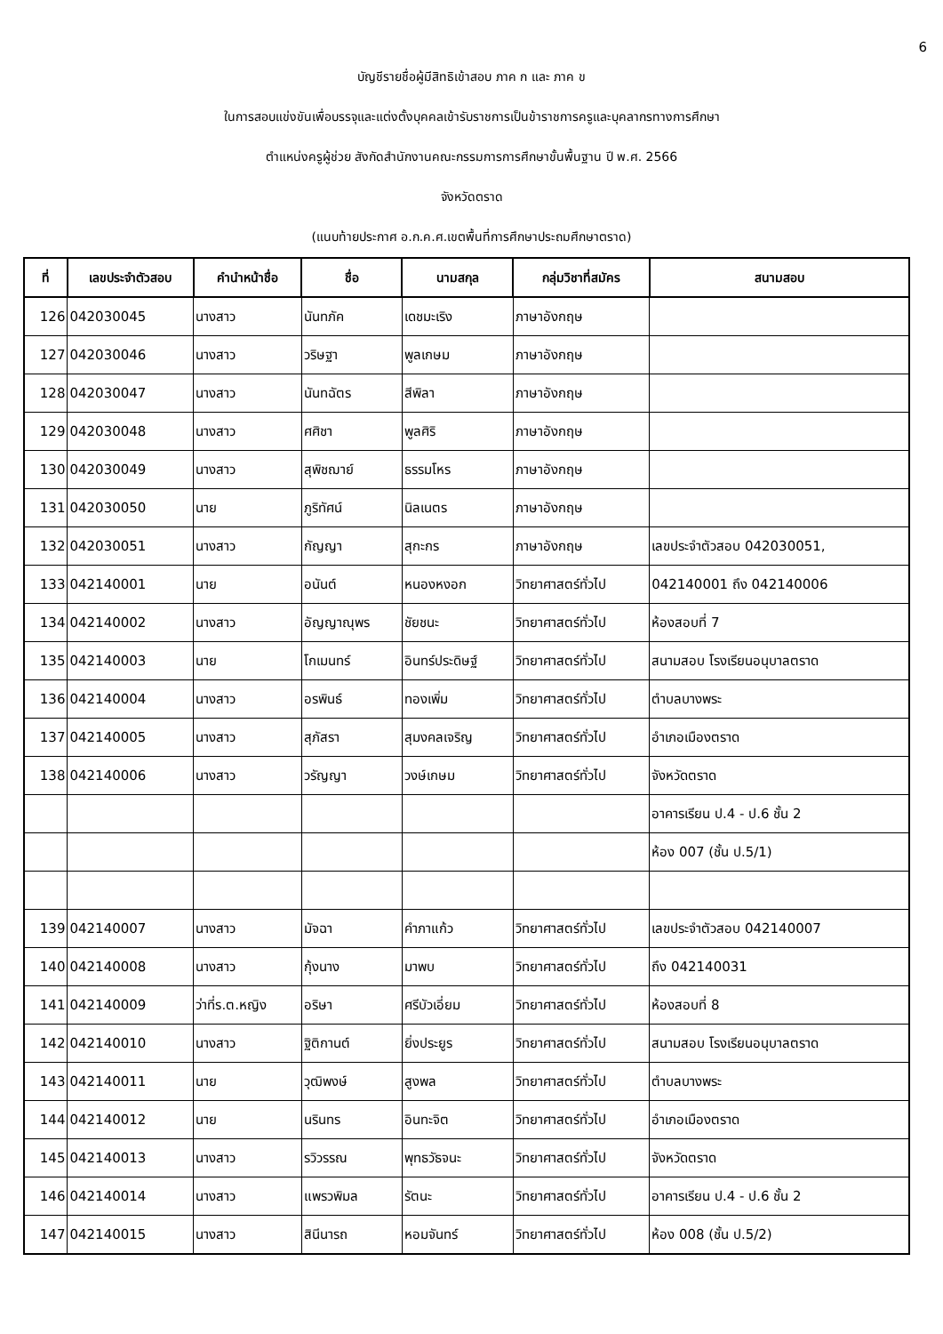6
บัญชีรายชื่อผู้มีสิทธิเข้าสอบ ภาค ก และ ภาค ข
ในการสอบแข่งขันเพื่อบรรจุและแต่งตั้งบุคคลเข้ารับราชการเป็นข้าราชการครูและบุคลากรทางการศึกษา
ตำแหน่งครูผู้ช่วย สังกัดสำนักงานคณะกรรมการการศึกษาขั้นพื้นฐาน ปี พ.ศ. 2566
จังหวัดตราด
(แนบท้ายประกาศ อ.ก.ค.ศ.เขตพื้นที่การศึกษาประถมศึกษาตราด)
| ที่ | เลขประจำตัวสอบ | คำนำหน้าชื่อ | ชื่อ | นามสกุล | กลุ่มวิชาที่สมัคร | สนามสอบ |
| --- | --- | --- | --- | --- | --- | --- |
| 126 | 042030045 | นางสาว | นันทภัค | เดชมะเริง | ภาษาอังกฤษ | |
| 127 | 042030046 | นางสาว | วริษฐา | พูลเกษม | ภาษาอังกฤษ | |
| 128 | 042030047 | นางสาว | นันทฉัตร | สีพิลา | ภาษาอังกฤษ | |
| 129 | 042030048 | นางสาว | ศศิชา | พูลศิริ | ภาษาอังกฤษ | |
| 130 | 042030049 | นางสาว | สุพิชฌาย์ | ธรรมโหร | ภาษาอังกฤษ | |
| 131 | 042030050 | นาย | ภูริทัศน์ | นิลเนตร | ภาษาอังกฤษ | |
| 132 | 042030051 | นางสาว | กัญญา | สุกะกร | ภาษาอังกฤษ | เลขประจำตัวสอบ 042030051, |
| 133 | 042140001 | นาย | อนันต์ | หนองหงอก | วิทยาศาสตร์ทั่วไป | 042140001 ถึง 042140006 |
| 134 | 042140002 | นางสาว | อัญญาณุพร | ชัยชนะ | วิทยาศาสตร์ทั่วไป | ห้องสอบที่ 7 |
| 135 | 042140003 | นาย | โกเมนทร์ | อินทร์ประดิษฐ์ | วิทยาศาสตร์ทั่วไป | สนามสอบ โรงเรียนอนุบาลตราด |
| 136 | 042140004 | นางสาว | อรพินธ์ | ทองเพิ่ม | วิทยาศาสตร์ทั่วไป | ตำบลบางพระ |
| 137 | 042140005 | นางสาว | สุภัสรา | สุมงคลเจริญ | วิทยาศาสตร์ทั่วไป | อำเภอเมืองตราด |
| 138 | 042140006 | นางสาว | วรัญญา | วงษ์เกษม | วิทยาศาสตร์ทั่วไป | จังหวัดตราด |
| | | | | | | อาคารเรียน ป.4 - ป.6 ชั้น 2 |
| | | | | | | ห้อง 007 (ชั้น ป.5/1) |
| 139 | 042140007 | นางสาว | มัจฉา | คำภาแก้ว | วิทยาศาสตร์ทั่วไป | เลขประจำตัวสอบ 042140007 |
| 140 | 042140008 | นางสาว | กุ้งนาง | มาพบ | วิทยาศาสตร์ทั่วไป | ถึง 042140031 |
| 141 | 042140009 | ว่าที่ร.ต.หญิง | อริษา | ศรีบัวเอี่ยม | วิทยาศาสตร์ทั่วไป | ห้องสอบที่ 8 |
| 142 | 042140010 | นางสาว | ฐิติกานต์ | ยิ่งประยูร | วิทยาศาสตร์ทั่วไป | สนามสอบ โรงเรียนอนุบาลตราด |
| 143 | 042140011 | นาย | วุฒิพงษ์ | สูงพล | วิทยาศาสตร์ทั่วไป | ตำบลบางพระ |
| 144 | 042140012 | นาย | นรินทร | อินทะจิต | วิทยาศาสตร์ทั่วไป | อำเภอเมืองตราด |
| 145 | 042140013 | นางสาว | รวิวรรณ | พุทธวัธจนะ | วิทยาศาสตร์ทั่วไป | จังหวัดตราด |
| 146 | 042140014 | นางสาว | แพรวพิมล | รัตนะ | วิทยาศาสตร์ทั่วไป | อาคารเรียน ป.4 - ป.6 ชั้น 2 |
| 147 | 042140015 | นางสาว | สินีนารถ | หอมจันทร์ | วิทยาศาสตร์ทั่วไป | ห้อง 008 (ชั้น ป.5/2) |